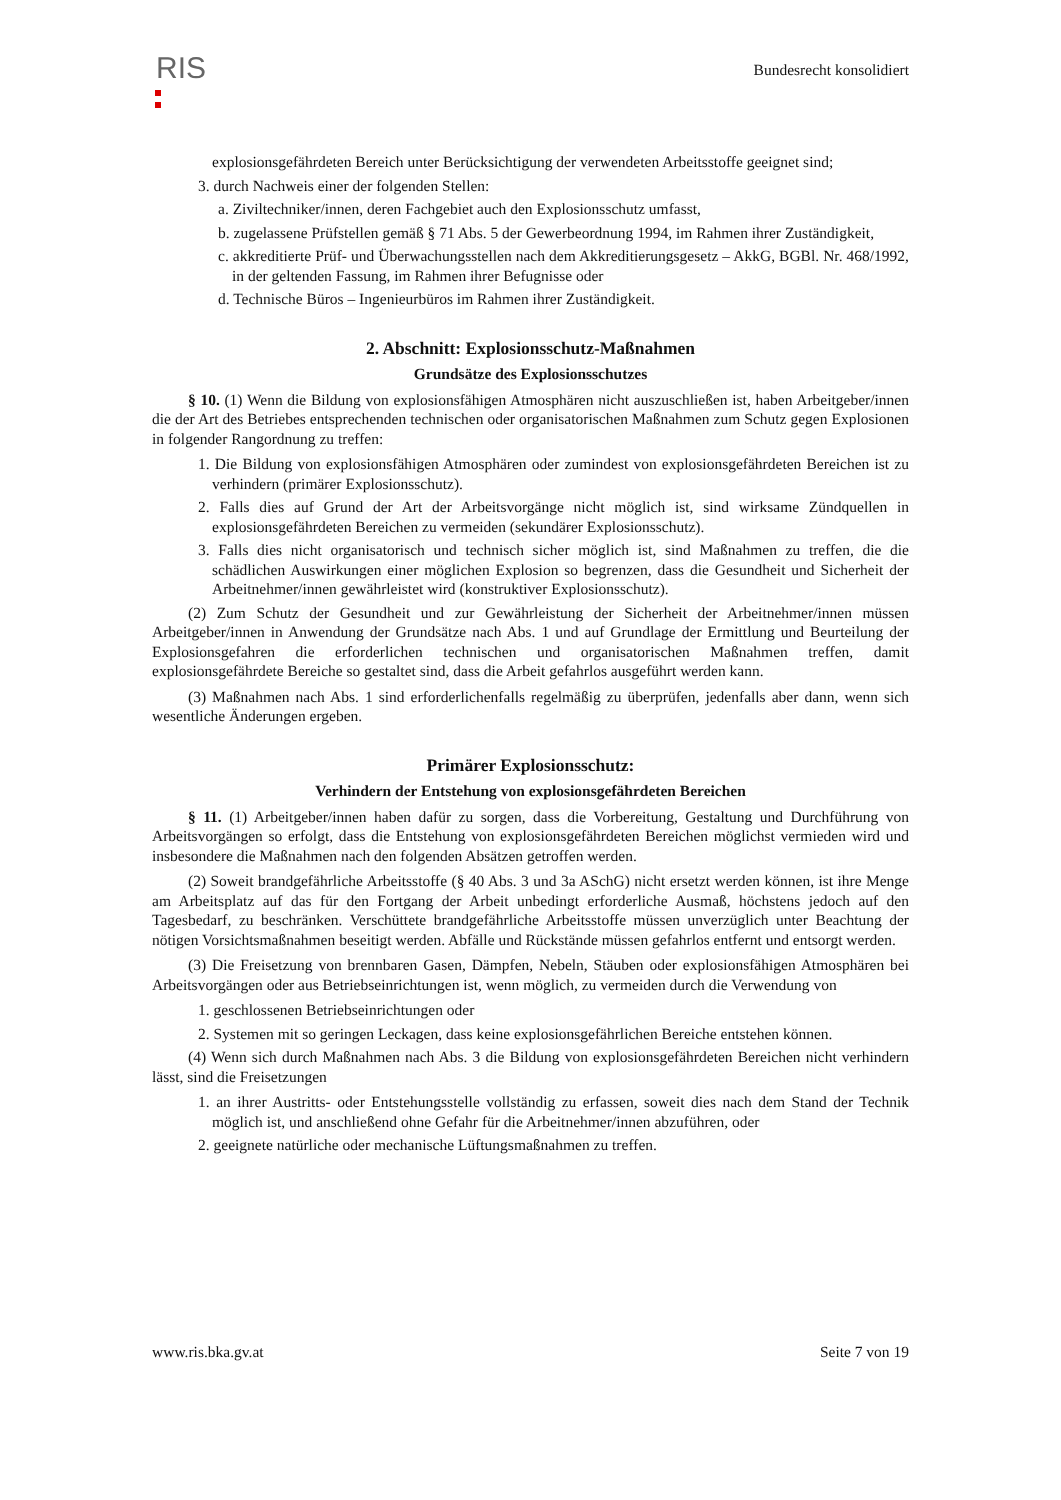RIS Bundesrecht konsolidiert
explosionsgefährdeten Bereich unter Berücksichtigung der verwendeten Arbeitsstoffe geeignet sind;
3. durch Nachweis einer der folgenden Stellen:
a. Ziviltechniker/innen, deren Fachgebiet auch den Explosionsschutz umfasst,
b. zugelassene Prüfstellen gemäß § 71 Abs. 5 der Gewerbeordnung 1994, im Rahmen ihrer Zuständigkeit,
c. akkreditierte Prüf- und Überwachungsstellen nach dem Akkreditierungsgesetz – AkkG, BGBl. Nr. 468/1992, in der geltenden Fassung, im Rahmen ihrer Befugnisse oder
d. Technische Büros – Ingenieurbüros im Rahmen ihrer Zuständigkeit.
2. Abschnitt: Explosionsschutz-Maßnahmen
Grundsätze des Explosionsschutzes
§ 10. (1) Wenn die Bildung von explosionsfähigen Atmosphären nicht auszuschließen ist, haben Arbeitgeber/innen die der Art des Betriebes entsprechenden technischen oder organisatorischen Maßnahmen zum Schutz gegen Explosionen in folgender Rangordnung zu treffen:
1. Die Bildung von explosionsfähigen Atmosphären oder zumindest von explosionsgefährdeten Bereichen ist zu verhindern (primärer Explosionsschutz).
2. Falls dies auf Grund der Art der Arbeitsvorgänge nicht möglich ist, sind wirksame Zündquellen in explosionsgefährdeten Bereichen zu vermeiden (sekundärer Explosionsschutz).
3. Falls dies nicht organisatorisch und technisch sicher möglich ist, sind Maßnahmen zu treffen, die die schädlichen Auswirkungen einer möglichen Explosion so begrenzen, dass die Gesundheit und Sicherheit der Arbeitnehmer/innen gewährleistet wird (konstruktiver Explosionsschutz).
(2) Zum Schutz der Gesundheit und zur Gewährleistung der Sicherheit der Arbeitnehmer/innen müssen Arbeitgeber/innen in Anwendung der Grundsätze nach Abs. 1 und auf Grundlage der Ermittlung und Beurteilung der Explosionsgefahren die erforderlichen technischen und organisatorischen Maßnahmen treffen, damit explosionsgefährdete Bereiche so gestaltet sind, dass die Arbeit gefahrlos ausgeführt werden kann.
(3) Maßnahmen nach Abs. 1 sind erforderlichenfalls regelmäßig zu überprüfen, jedenfalls aber dann, wenn sich wesentliche Änderungen ergeben.
Primärer Explosionsschutz:
Verhindern der Entstehung von explosionsgefährdeten Bereichen
§ 11. (1) Arbeitgeber/innen haben dafür zu sorgen, dass die Vorbereitung, Gestaltung und Durchführung von Arbeitsvorgängen so erfolgt, dass die Entstehung von explosionsgefährdeten Bereichen möglichst vermieden wird und insbesondere die Maßnahmen nach den folgenden Absätzen getroffen werden.
(2) Soweit brandgefährliche Arbeitsstoffe (§ 40 Abs. 3 und 3a ASchG) nicht ersetzt werden können, ist ihre Menge am Arbeitsplatz auf das für den Fortgang der Arbeit unbedingt erforderliche Ausmaß, höchstens jedoch auf den Tagesbedarf, zu beschränken. Verschüttete brandgefährliche Arbeitsstoffe müssen unverzüglich unter Beachtung der nötigen Vorsichtsmaßnahmen beseitigt werden. Abfälle und Rückstände müssen gefahrlos entfernt und entsorgt werden.
(3) Die Freisetzung von brennbaren Gasen, Dämpfen, Nebeln, Stäuben oder explosionsfähigen Atmosphären bei Arbeitsvorgängen oder aus Betriebseinrichtungen ist, wenn möglich, zu vermeiden durch die Verwendung von
1. geschlossenen Betriebseinrichtungen oder
2. Systemen mit so geringen Leckagen, dass keine explosionsgefährlichen Bereiche entstehen können.
(4) Wenn sich durch Maßnahmen nach Abs. 3 die Bildung von explosionsgefährdeten Bereichen nicht verhindern lässt, sind die Freisetzungen
1. an ihrer Austritts- oder Entstehungsstelle vollständig zu erfassen, soweit dies nach dem Stand der Technik möglich ist, und anschließend ohne Gefahr für die Arbeitnehmer/innen abzuführen, oder
2. geeignete natürliche oder mechanische Lüftungsmaßnahmen zu treffen.
www.ris.bka.gv.at Seite 7 von 19